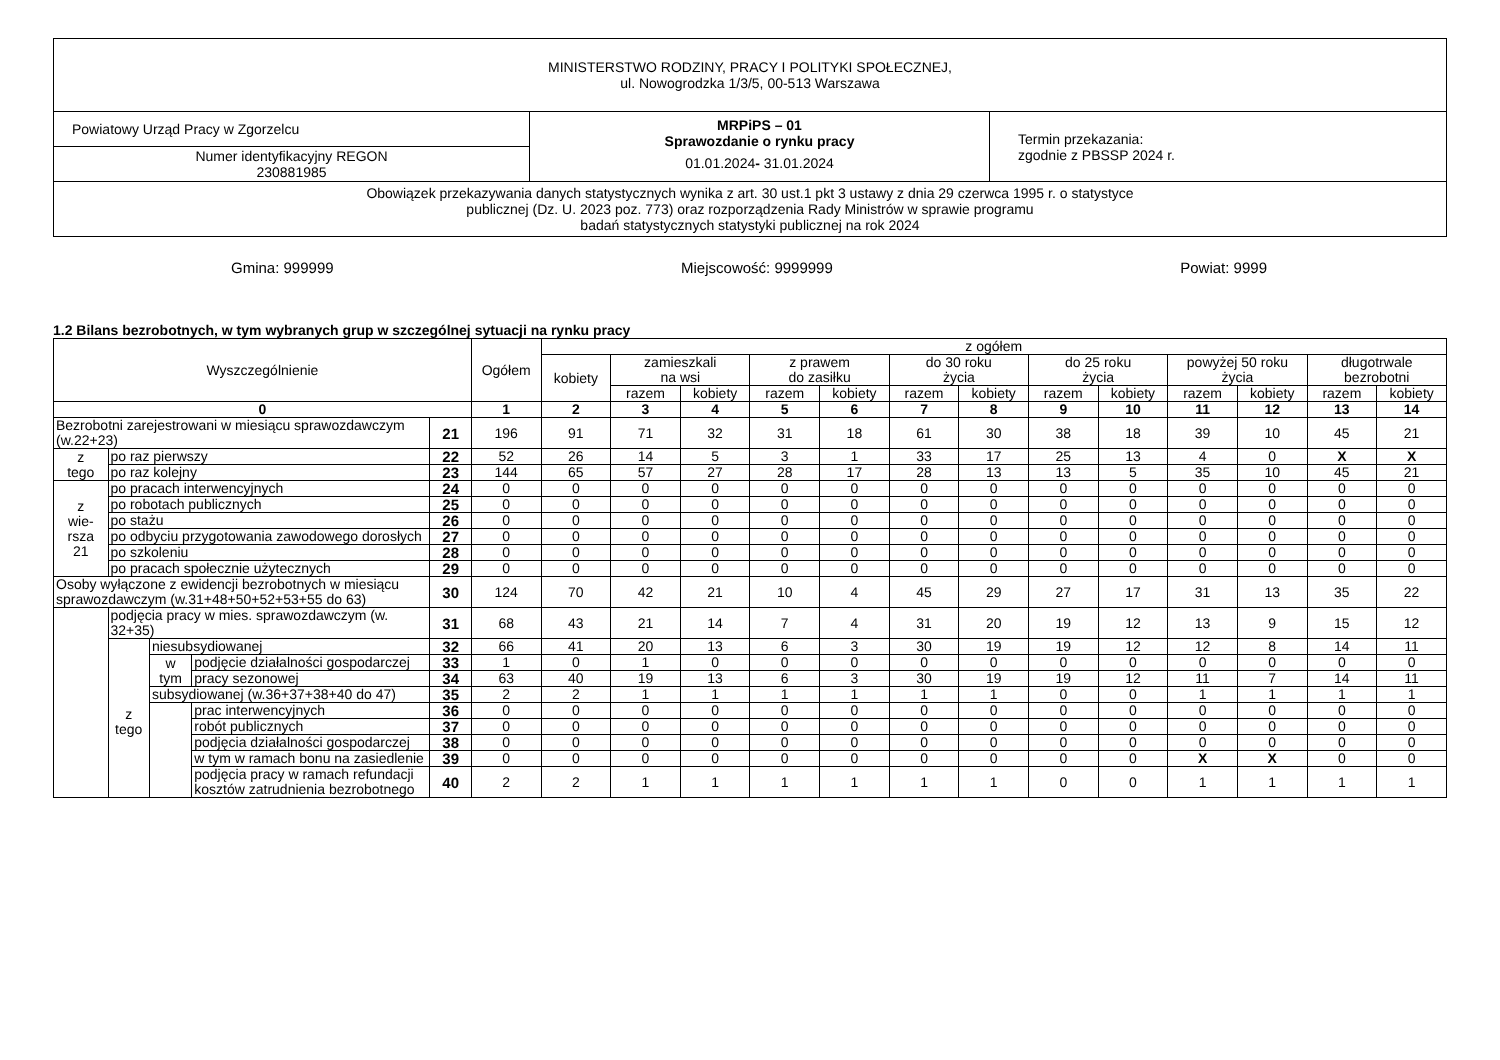| MINISTERSTWO RODZINY, PRACY I POLITYKI SPOŁECZNEJ, ul. Nowogrodzka 1/3/5, 00-513 Warszawa | | |
| Powiatowy Urząd Pracy w Zgorzelcu | MRPiPS – 01 Sprawozdanie o rynku pracy 01.01.2024 - 31.01.2024 | Termin przekazania: zgodnie z PBSSP 2024 r. |
| Numer identyfikacyjny REGON 230881985 | | |
| Obowiązek przekazywania danych statystycznych wynika z art. 30 ust.1 pkt 3 ustawy z dnia 29 czerwca 1995 r. o statystyce publicznej (Dz. U. 2023 poz. 773) oraz rozporządzenia Rady Ministrów w sprawie programu badań statystycznych statystyki publicznej na rok 2024 | | |
Gmina: 999999 Miejscowość: 9999999 Powiat: 9999
1.2 Bilans bezrobotnych, w tym wybranych grup w szczególnej sytuacji na rynku pracy
| Wyszczególnienie | | | | | Ogółem | z ogółem | | | | | | | | | | | | |
| --- | --- | --- | --- | --- | --- | --- | --- | --- | --- | --- | --- | --- | --- | --- | --- | --- | --- | --- |
| | | | | | | kobiety | zamieszkali na wsi | | z prawem do zasiłku | | do 30 roku życia | | do 25 roku życia | | powyżej 50 roku życia | | długotrwale bezrobotni | |
| | | | | | | | razem | kobiety | razem | kobiety | razem | kobiety | razem | kobiety | razem | kobiety | razem | kobiety |
| 0 | | | | | 1 | 2 | 3 | 4 | 5 | 6 | 7 | 8 | 9 | 10 | 11 | 12 | 13 | 14 |
| Bezrobotni zarejestrowani w miesiącu sprawozdawczym (w.22+23) | | | | 21 | 196 | 91 | 71 | 32 | 31 | 18 | 61 | 30 | 38 | 18 | 39 | 10 | 45 | 21 |
| z tego | po raz pierwszy | | | 22 | 52 | 26 | 14 | 5 | 3 | 1 | 33 | 17 | 25 | 13 | 4 | 0 | X | X |
| | po raz kolejny | | | 23 | 144 | 65 | 57 | 27 | 28 | 17 | 28 | 13 | 13 | 5 | 35 | 10 | 45 | 21 |
| z wie- rsza 21 | po pracach interwencyjnych | | | 24 | 0 | 0 | 0 | 0 | 0 | 0 | 0 | 0 | 0 | 0 | 0 | 0 | 0 | 0 |
| | po robotach publicznych | | | 25 | 0 | 0 | 0 | 0 | 0 | 0 | 0 | 0 | 0 | 0 | 0 | 0 | 0 | 0 |
| | po stażu | | | 26 | 0 | 0 | 0 | 0 | 0 | 0 | 0 | 0 | 0 | 0 | 0 | 0 | 0 | 0 |
| | po odbyciu przygotowania zawodowego dorosłych | | | 27 | 0 | 0 | 0 | 0 | 0 | 0 | 0 | 0 | 0 | 0 | 0 | 0 | 0 | 0 |
| | po szkoleniu | | | 28 | 0 | 0 | 0 | 0 | 0 | 0 | 0 | 0 | 0 | 0 | 0 | 0 | 0 | 0 |
| | po pracach społecznie użytecznych | | | 29 | 0 | 0 | 0 | 0 | 0 | 0 | 0 | 0 | 0 | 0 | 0 | 0 | 0 | 0 |
| Osoby wyłączone z ewidencji bezrobotnych w miesiącu sprawozdawczym (w.31+48+50+52+53+55 do 63) | | | | 30 | 124 | 70 | 42 | 21 | 10 | 4 | 45 | 29 | 27 | 17 | 31 | 13 | 35 | 22 |
| | podjęcia pracy w mies. sprawozdawczym (w. 32+35) | | | 31 | 68 | 43 | 21 | 14 | 7 | 4 | 31 | 20 | 19 | 12 | 13 | 9 | 15 | 12 |
| | z tego | niesubsydiowanej | | 32 | 66 | 41 | 20 | 13 | 6 | 3 | 30 | 19 | 19 | 12 | 12 | 8 | 14 | 11 |
| | | w tym | podjęcie działalności gospodarczej | 33 | 1 | 0 | 1 | 0 | 0 | 0 | 0 | 0 | 0 | 0 | 0 | 0 | 0 | 0 |
| | | | pracy sezonowej | 34 | 63 | 40 | 19 | 13 | 6 | 3 | 30 | 19 | 19 | 12 | 11 | 7 | 14 | 11 |
| | | subsydiowanej (w.36+37+38+40 do 47) | | 35 | 2 | 2 | 1 | 1 | 1 | 1 | 1 | 1 | 0 | 0 | 1 | 1 | 1 | 1 |
| | | | prac interwencyjnych | 36 | 0 | 0 | 0 | 0 | 0 | 0 | 0 | 0 | 0 | 0 | 0 | 0 | 0 | 0 |
| | | | robót publicznych | 37 | 0 | 0 | 0 | 0 | 0 | 0 | 0 | 0 | 0 | 0 | 0 | 0 | 0 | 0 |
| | | | podjęcia działalności gospodarczej | 38 | 0 | 0 | 0 | 0 | 0 | 0 | 0 | 0 | 0 | 0 | 0 | 0 | 0 | 0 |
| | | | w tym w ramach bonu na zasiedlenie | 39 | 0 | 0 | 0 | 0 | 0 | 0 | 0 | 0 | 0 | 0 | X | X | 0 | 0 |
| | | | podjęcia pracy w ramach refundacji kosztów zatrudnienia bezrobotnego | 40 | 2 | 2 | 1 | 1 | 1 | 1 | 1 | 1 | 0 | 0 | 1 | 1 | 1 | 1 |